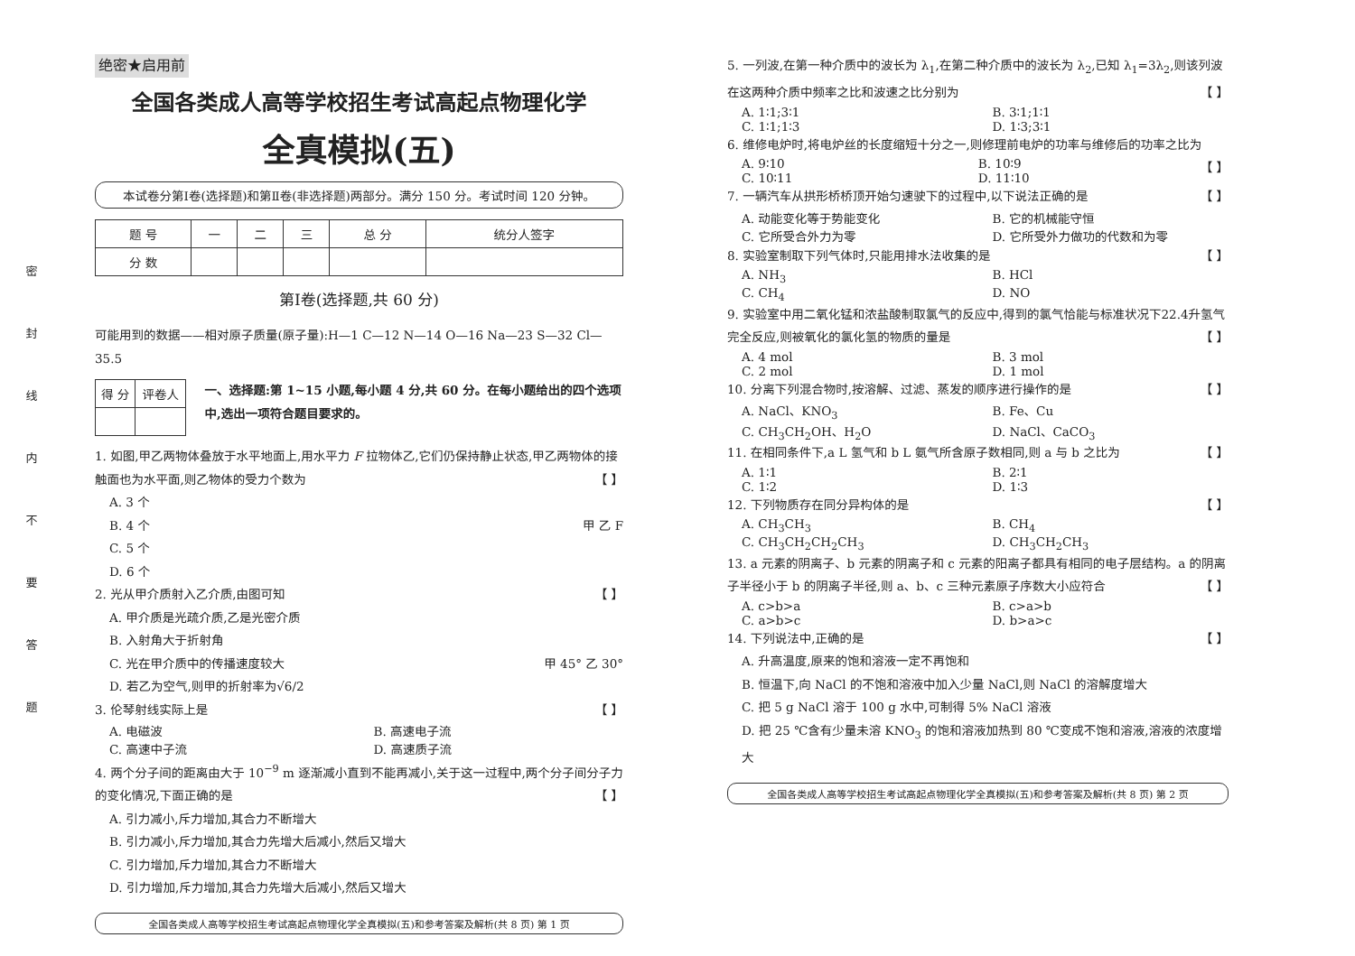密封线内不要答题
绝密★启用前
全国各类成人高等学校招生考试高起点物理化学
全真模拟(五)
本试卷分第Ⅰ卷(选择题)和第Ⅱ卷(非选择题)两部分。满分 150 分。考试时间 120 分钟。
| 题 号 | 一 | 二 | 三 | 总 分 | 统分人签字 |
| 分 数 | | | | | |
第Ⅰ卷(选择题,共 60 分)
可能用到的数据——相对原子质量(原子量):H—1 C—12 N—14 O—16 Na—23 S—32 Cl—35.5
| 得 分 | 评卷人 |
一、选择题:第 1~15 小题,每小题 4 分,共 60 分。在每小题给出的四个选项中,选出一项符合题目要求的。
1. 如图,甲乙两物体叠放于水平地面上,用水平力 F 拉物体乙,它们仍保持静止状态,甲乙两物体的接触面也为水平面,则乙物体的受力个数为 【 】
A. 3 个
B. 4 个 甲 乙 F
C. 5 个
D. 6 个
2. 光从甲介质射入乙介质,由图可知 【 】
A. 甲介质是光疏介质,乙是光密介质
B. 入射角大于折射角
C. 光在甲介质中的传播速度较大 甲 45° 乙 30°
D. 若乙为空气,则甲的折射率为√6/2
3. 伦琴射线实际上是 【 】
A. 电磁波 B. 高速电子流
C. 高速中子流 D. 高速质子流
4. 两个分子间的距离由大于 10<sup>−9</sup> m 逐渐减小直到不能再减小,关于这一过程中,两个分子间分子力的变化情况,下面正确的是 【 】
A. 引力减小,斥力增加,其合力不断增大
B. 引力减小,斥力增加,其合力先增大后减小,然后又增大
C. 引力增加,斥力增加,其合力不断增大
D. 引力增加,斥力增加,其合力先增大后减小,然后又增大
全国各类成人高等学校招生考试高起点物理化学全真模拟(五)和参考答案及解析(共 8 页) 第 1 页
5. 一列波,在第一种介质中的波长为 λ<sub>1</sub>,在第二种介质中的波长为 λ<sub>2</sub>,已知 λ<sub>1</sub>=3λ<sub>2</sub>,则该列波在这两种介质中频率之比和波速之比分别为 【 】
A. 1∶1;3∶1 B. 3∶1;1∶1
C. 1∶1;1∶3 D. 1∶3;3∶1
6. 维修电炉时,将电炉丝的长度缩短十分之一,则修理前电炉的功率与维修后的功率之比为 【 】
A. 9∶10 B. 10∶9
C. 10∶11 D. 11∶10
7. 一辆汽车从拱形桥桥顶开始匀速驶下的过程中,以下说法正确的是 【 】
A. 动能变化等于势能变化 B. 它的机械能守恒
C. 它所受合外力为零 D. 它所受外力做功的代数和为零
8. 实验室制取下列气体时,只能用排水法收集的是 【 】
A. NH<sub>3</sub> B. HCl
C. CH<sub>4</sub> D. NO
9. 实验室中用二氧化锰和浓盐酸制取氯气的反应中,得到的氯气恰能与标准状况下22.4升氢气完全反应,则被氧化的氯化氢的物质的量是 【 】
A. 4 mol B. 3 mol
C. 2 mol D. 1 mol
10. 分离下列混合物时,按溶解、过滤、蒸发的顺序进行操作的是 【 】
A. NaCl、KNO<sub>3</sub> B. Fe、Cu
C. CH<sub>3</sub>CH<sub>2</sub>OH、H<sub>2</sub>O D. NaCl、CaCO<sub>3</sub>
11. 在相同条件下,a L 氢气和 b L 氨气所含原子数相同,则 a 与 b 之比为 【 】
A. 1∶1 B. 2∶1
C. 1∶2 D. 1∶3
12. 下列物质存在同分异构体的是 【 】
A. CH<sub>3</sub>CH<sub>3</sub> B. CH<sub>4</sub>
C. CH<sub>3</sub>CH<sub>2</sub>CH<sub>2</sub>CH<sub>3</sub> D. CH<sub>3</sub>CH<sub>2</sub>CH<sub>3</sub>
13. a 元素的阴离子、b 元素的阴离子和 c 元素的阳离子都具有相同的电子层结构。a 的阴离子半径小于 b 的阴离子半径,则 a、b、c 三种元素原子序数大小应符合 【 】
A. c>b>a B. c>a>b
C. a>b>c D. b>a>c
14. 下列说法中,正确的是 【 】
A. 升高温度,原来的饱和溶液一定不再饱和
B. 恒温下,向 NaCl 的不饱和溶液中加入少量 NaCl,则 NaCl 的溶解度增大
C. 把 5 g NaCl 溶于 100 g 水中,可制得 5% NaCl 溶液
D. 把 25 ℃含有少量未溶 KNO<sub>3</sub> 的饱和溶液加热到 80 ℃变成不饱和溶液,溶液的浓度增大
全国各类成人高等学校招生考试高起点物理化学全真模拟(五)和参考答案及解析(共 8 页) 第 2 页